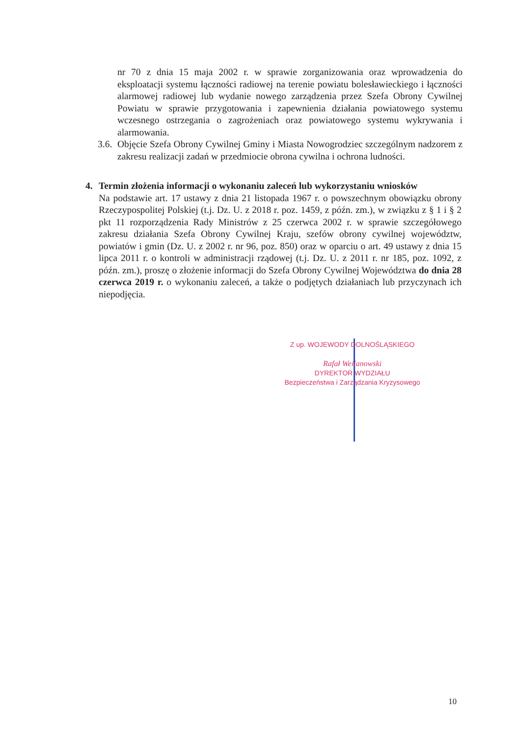nr 70 z dnia 15 maja 2002 r. w sprawie zorganizowania oraz wprowadzenia do eksploatacji systemu łączności radiowej na terenie powiatu bolesławieckiego i łączności alarmowej radiowej lub wydanie nowego zarządzenia przez Szefa Obrony Cywilnej Powiatu w sprawie przygotowania i zapewnienia działania powiatowego systemu wczesnego ostrzegania o zagrożeniach oraz powiatowego systemu wykrywania i alarmowania.
3.6. Objęcie Szefa Obrony Cywilnej Gminy i Miasta Nowogrodziec szczególnym nadzorem z zakresu realizacji zadań w przedmiocie obrona cywilna i ochrona ludności.
4. Termin złożenia informacji o wykonaniu zaleceń lub wykorzystaniu wniosków
Na podstawie art. 17 ustawy z dnia 21 listopada 1967 r. o powszechnym obowiązku obrony Rzeczypospolitej Polskiej (t.j. Dz. U. z 2018 r. poz. 1459, z późn. zm.), w związku z § 1 i § 2 pkt 11 rozporządzenia Rady Ministrów z 25 czerwca 2002 r. w sprawie szczegółowego zakresu działania Szefa Obrony Cywilnej Kraju, szefów obrony cywilnej województw, powiatów i gmin (Dz. U. z 2002 r. nr 96, poz. 850) oraz w oparciu o art. 49 ustawy z dnia 15 lipca 2011 r. o kontroli w administracji rządowej (t.j. Dz. U. z 2011 r. nr 185, poz. 1092, z późn. zm.), proszę o złożenie informacji do Szefa Obrony Cywilnej Województwa do dnia 28 czerwca 2019 r. o wykonaniu zaleceń, a także o podjętych działaniach lub przyczynach ich niepodjęcia.
Z up. WOJEWODY DOLNOŚLĄSKIEGO
Rafał Weilanowski
DYREKTOR WYDZIAŁU
Bezpieczeństwa i Zarządzania Kryzysowego
10